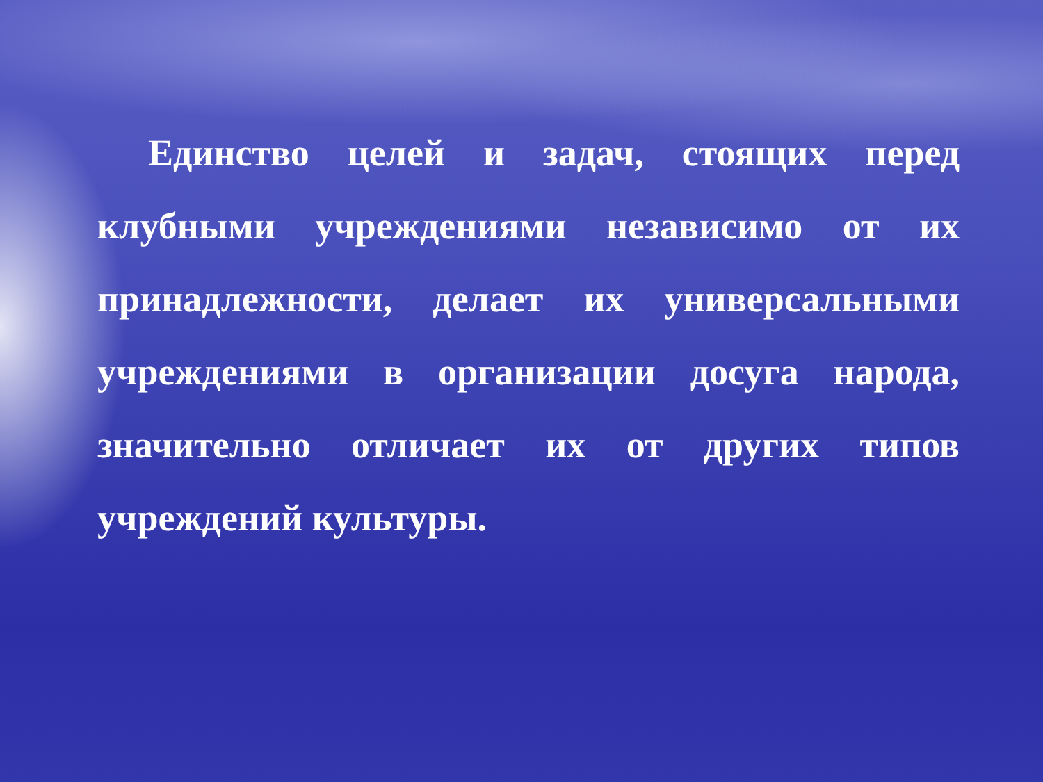Единство целей и задач, стоящих перед клубными учреждениями независимо от их принадлежности, делает их универсальными учреждениями в организации досуга народа, значительно отличает их от других типов учреждений культуры.